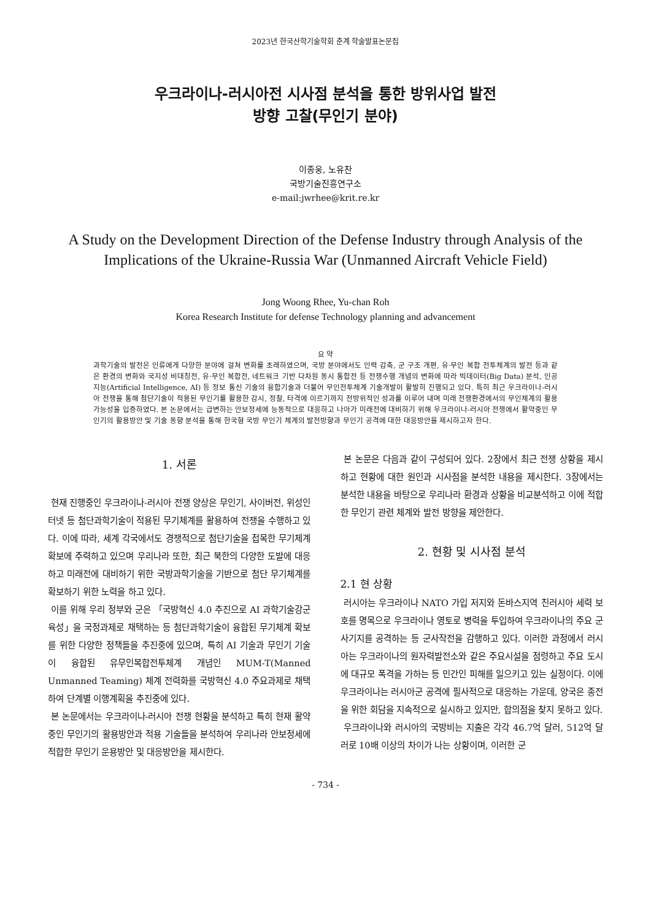2023년 한국산학기술학회 춘계 학술발표논문집
우크라이나-러시아전 시사점 분석을 통한 방위사업 발전
방향 고찰(무인기 분야)
이종웅, 노유찬
국방기술진흥연구소
e-mail:jwrhee@krit.re.kr
A Study on the Development Direction of the Defense Industry through Analysis of the Implications of the Ukraine-Russia War (Unmanned Aircraft Vehicle Field)
Jong Woong Rhee, Yu-chan Roh
Korea Research Institute for defense Technology planning and advancement
요 약
과학기술의 발전은 인류에게 다양한 분야에 걸쳐 변화를 초래하였으며, 국방 분야에서도 인력 감축, 군 구조 개편, 유·무인 복합 전투체계의 발전 등과 같은 환경의 변화와 국지성 비대칭전, 유·무인 복합전, 네트워크 기반 다차원 동시 통합전 등 전쟁수행 개념의 변화에 따라 빅데이터(Big Data) 분석, 인공지능(Artificial Intelligence, AI) 등 정보 통신 기술의 융합기술과 더불어 무인전투체계 기술개발이 활발히 진행되고 있다. 특히 최근 우크라이나-러시아 전쟁을 통해 첨단기술이 적용된 무인기를 활용한 감시, 정찰, 타격에 이르기까지 전방위적인 성과를 이루어 내며 미래 전쟁환경에서의 무인체계의 활용 가능성을 입증하였다. 본 논문에서는 급변하는 안보정세에 능동적으로 대응하고 나아가 미래전에 대비하기 위해 우크라이나-러시아 전쟁에서 활약중인 무인기의 활용방안 및 기술 동향 분석을 통해 한국형 국방 무인기 체계의 발전방향과 무인기 공격에 대한 대응방안을 제시하고자 한다.
1. 서론
현재 진행중인 우크라이나-러시아 전쟁 양상은 무인기, 사이버전, 위성인터넷 등 첨단과학기술이 적용된 무기체계를 활용하여 전쟁을 수행하고 있다. 이에 따라, 세계 각국에서도 경쟁적으로 첨단기술을 접목한 무기체계 확보에 주력하고 있으며 우리나라 또한, 최근 북한의 다양한 도발에 대응하고 미래전에 대비하기 위한 국방과학기술을 기반으로 첨단 무기체계를 확보하기 위한 노력을 하고 있다.
이를 위해 우리 정부와 군은 「국방혁신 4.0 추진으로 AI 과학기술강군 육성」을 국정과제로 채택하는 등 첨단과학기술이 융합된 무기체계 확보를 위한 다양한 정책들을 추진중에 있으며, 특히 AI 기술과 무인기 기술이 융합된 유무인복합전투체계 개념인 MUM-T(Manned Unmanned Teaming) 체계 전력화를 국방혁신 4.0 주요과제로 채택하여 단계별 이행계획을 추진중에 있다.
본 논문에서는 우크라이나-러시아 전쟁 현황을 분석하고 특히 현재 활약 중인 무인기의 활용방안과 적용 기술들을 분석하여 우리나라 안보정세에 적합한 무인기 운용방안 및 대응방안을 제시한다.
본 논문은 다음과 같이 구성되어 있다. 2장에서 최근 전쟁 상황을 제시하고 현황에 대한 원인과 시사점을 분석한 내용을 제시한다. 3장에서는 분석한 내용을 바탕으로 우리나라 환경과 상황을 비교분석하고 이에 적합한 무인기 관련 체계와 발전 방향을 제안한다.
2. 현황 및 시사점 분석
2.1 현 상황
러시아는 우크라이나 NATO 가입 저지와 돈바스지역 친러시아 세력 보호를 명목으로 우크라이나 영토로 병력을 투입하여 우크라이나의 주요 군사기지를 공격하는 등 군사작전을 감행하고 있다. 이러한 과정에서 러시아는 우크라이나의 원자력발전소와 같은 주요시설을 점령하고 주요 도시에 대규모 폭격을 가하는 등 민간인 피해를 일으키고 있는 실정이다. 이에 우크라이나는 러시아군 공격에 필사적으로 대응하는 가운데, 양국은 종전을 위한 회담을 지속적으로 실시하고 있지만, 합의점을 찾지 못하고 있다.
우크라이나와 러시아의 국방비는 지출은 각각 46.7억 달러, 512억 달러로 10배 이상의 차이가 나는 상황이며, 이러한 군
- 734 -